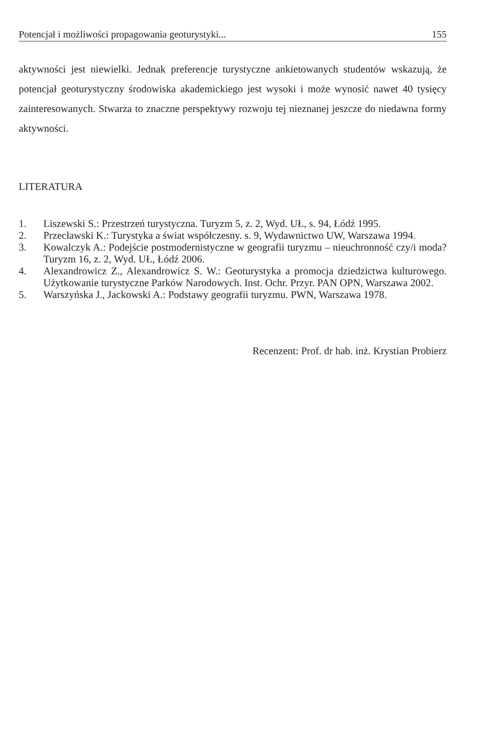Potencjał i możliwości propagowania geoturystyki... 155
aktywności jest niewielki. Jednak preferencje turystyczne ankietowanych studentów wskazują, że potencjał geoturystyczny środowiska akademickiego jest wysoki i może wynosić nawet 40 tysięcy zainteresowanych. Stwarza to znaczne perspektywy rozwoju tej nieznanej jeszcze do niedawna formy aktywności.
LITERATURA
1. Liszewski S.: Przestrzeń turystyczna. Turyzm 5, z. 2, Wyd. UŁ, s. 94, Łódź 1995.
2. Przecławski K.: Turystyka a świat współczesny. s. 9, Wydawnictwo UW, Warszawa 1994.
3. Kowalczyk A.: Podejście postmodernistyczne w geografii turyzmu – nieuchronność czy/i moda? Turyzm 16, z. 2, Wyd. UŁ, Łódź 2006.
4. Alexandrowicz Z., Alexandrowicz S. W.: Geoturystyka a promocja dziedzictwa kulturowego. Użytkowanie turystyczne Parków Narodowych. Inst. Ochr. Przyr. PAN OPN, Warszawa 2002.
5. Warszyńska J., Jackowski A.: Podstawy geografii turyzmu. PWN, Warszawa 1978.
Recenzent: Prof. dr hab. inż. Krystian Probierz